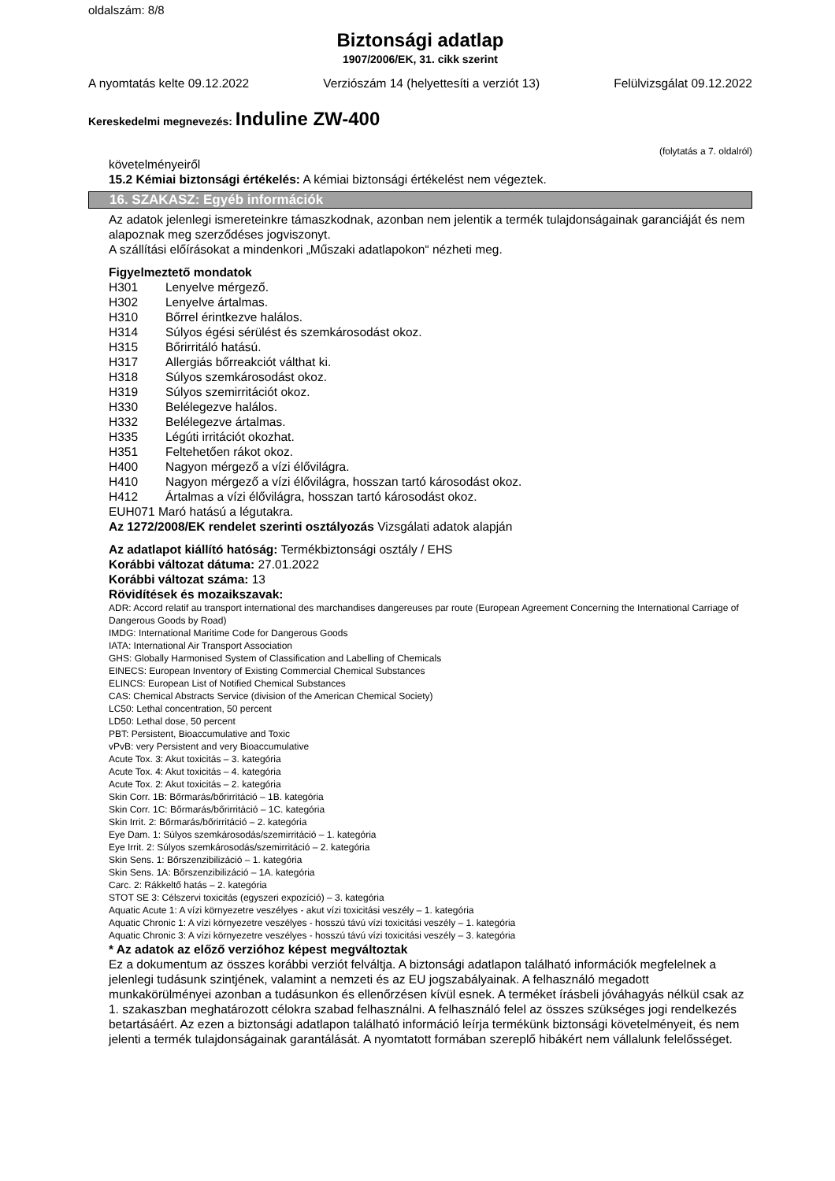oldalszám: 8/8
Biztonsági adatlap
1907/2006/EK, 31. cikk szerint
A nyomtatás kelte 09.12.2022 Verziószám 14 (helyettesíti a verziót 13) Felülvizsgálat 09.12.2022
Kereskedelmi megnevezés: Induline ZW-400
(folytatás a 7. oldalról)
követelményeiről
15.2 Kémiai biztonsági értékelés: A kémiai biztonsági értékelést nem végeztek.
16. SZAKASZ: Egyéb információk
Az adatok jelenlegi ismereteinkre támaszkodnak, azonban nem jelentik a termék tulajdonságainak garanciáját és nem alapoznak meg szerződéses jogviszonyt.
A szállítási előírásokat a mindenkori „Műszaki adatlapokon“ nézheti meg.
Figyelmeztető mondatok
H301 Lenyelve mérgező.
H302 Lenyelve ártalmas.
H310 Bőrrel érintkezve halálos.
H314 Súlyos égési sérülést és szemkárosodást okoz.
H315 Bőrirritáló hatású.
H317 Allergiás bőrreakciót válthat ki.
H318 Súlyos szemkárosodást okoz.
H319 Súlyos szemirritációt okoz.
H330 Belélegezve halálos.
H332 Belélegezve ártalmas.
H335 Légúti irritációt okozhat.
H351 Feltehetően rákot okoz.
H400 Nagyon mérgező a vízi élővilágra.
H410 Nagyon mérgező a vízi élővilágra, hosszan tartó károsodást okoz.
H412 Ártalmas a vízi élővilágra, hosszan tartó károsodást okoz.
EUH071 Maró hatású a légutakra.
Az 1272/2008/EK rendelet szerinti osztályozás Vizsgálati adatok alapján
Az adatlapot kiállító hatóság: Termékbiztonsági osztály / EHS
Korábbi változat dátuma: 27.01.2022
Korábbi változat száma: 13
Rövidítések és mozaikszavak:
ADR: Accord relatif au transport international des marchandises dangereuses par route (European Agreement Concerning the International Carriage of Dangerous Goods by Road)
IMDG: International Maritime Code for Dangerous Goods
IATA: International Air Transport Association
GHS: Globally Harmonised System of Classification and Labelling of Chemicals
EINECS: European Inventory of Existing Commercial Chemical Substances
ELINCS: European List of Notified Chemical Substances
CAS: Chemical Abstracts Service (division of the American Chemical Society)
LC50: Lethal concentration, 50 percent
LD50: Lethal dose, 50 percent
PBT: Persistent, Bioaccumulative and Toxic
vPvB: very Persistent and very Bioaccumulative
Acute Tox. 3: Akut toxicitás – 3. kategória
Acute Tox. 4: Akut toxicitás – 4. kategória
Acute Tox. 2: Akut toxicitás – 2. kategória
Skin Corr. 1B: Bőrmarás/bőrirritáció – 1B. kategória
Skin Corr. 1C: Bőrmarás/bőrirritáció – 1C. kategória
Skin Irrit. 2: Bőrmarás/bőrirritáció – 2. kategória
Eye Dam. 1: Súlyos szemkárosodás/szemirritáció – 1. kategória
Eye Irrit. 2: Súlyos szemkárosodás/szemirritáció – 2. kategória
Skin Sens. 1: Bőrszenzibilizáció – 1. kategória
Skin Sens. 1A: Bőrszenzibilizáció – 1A. kategória
Carc. 2: Rákkeltő hatás – 2. kategória
STOT SE 3: Célszervi toxicitás (egyszeri expozíció) – 3. kategória
Aquatic Acute 1: A vízi környezetre veszélyes - akut vízi toxicitási veszély – 1. kategória
Aquatic Chronic 1: A vízi környezetre veszélyes - hosszú távú vízi toxicitási veszély – 1. kategória
Aquatic Chronic 3: A vízi környezetre veszélyes - hosszú távú vízi toxicitási veszély – 3. kategória
* Az adatok az előző verzióhoz képest megváltoztak
Ez a dokumentum az összes korábbi verziót felváltja. A biztonsági adatlapon található információk megfelelnek a jelenlegi tudásunk szintjének, valamint a nemzeti és az EU jogszabályainak. A felhasználó megadott munkakörülményei azonban a tudásunkon és ellenőrzésen kívül esnek. A terméket írásbeli jóváhagyás nélkül csak az 1. szakaszban meghatározott célokra szabad felhasználni. A felhasználó felel az összes szükséges jogi rendelkezés betartásáért. Az ezen a biztonsági adatlapon található információ leírja termékünk biztonsági követelményeit, és nem jelenti a termék tulajdonságainak garantálását. A nyomtatott formában szereplő hibákért nem vállalunk felelősséget.